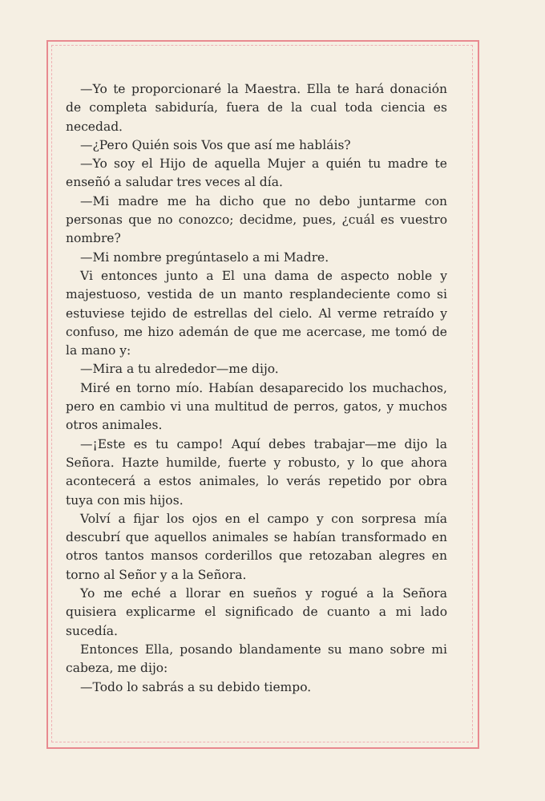—Yo te proporcionaré la Maestra. Ella te hará donación de completa sabiduría, fuera de la cual toda ciencia es necedad.
—¿Pero Quién sois Vos que así me habláis?
—Yo soy el Hijo de aquella Mujer a quién tu madre te enseñó a saludar tres veces al día.
—Mi madre me ha dicho que no debo juntarme con personas que no conozco; decidme, pues, ¿cuál es vuestro nombre?
—Mi nombre pregúntaselo a mi Madre.
Vi entonces junto a El una dama de aspecto noble y majestuoso, vestida de un manto resplandeciente como si estuviese tejido de estrellas del cielo. Al verme retraído y confuso, me hizo ademán de que me acercase, me tomó de la mano y:
—Mira a tu alrededor—me dijo.
Miré en torno mío. Habían desaparecido los muchachos, pero en cambio vi una multitud de perros, gatos, y muchos otros animales.
—¡Este es tu campo! Aquí debes trabajar—me dijo la Señora. Hazte humilde, fuerte y robusto, y lo que ahora acontecerá a estos animales, lo verás repetido por obra tuya con mis hijos.
Volví a fijar los ojos en el campo y con sorpresa mía descubrí que aquellos animales se habían transformado en otros tantos mansos corderillos que retozaban alegres en torno al Señor y a la Señora.
Yo me eché a llorar en sueños y rogué a la Señora quisiera explicarme el significado de cuanto a mi lado sucedía.
Entonces Ella, posando blandamente su mano sobre mi cabeza, me dijo:
—Todo lo sabrás a su debido tiempo.